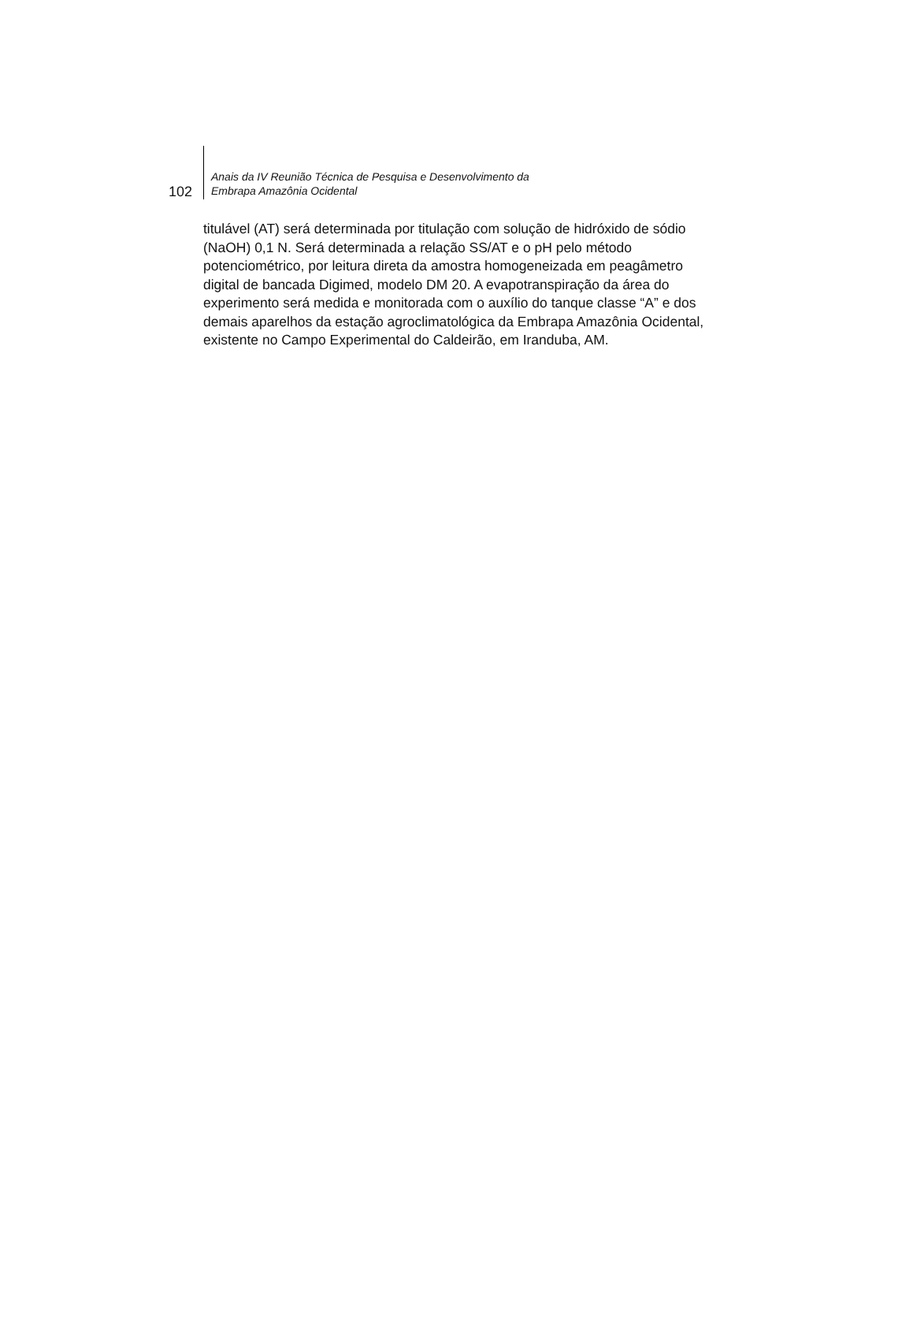102
Anais da IV Reunião Técnica de Pesquisa e Desenvolvimento da
Embrapa Amazônia Ocidental
titulável (AT) será determinada por titulação com solução de hidróxido de sódio (NaOH) 0,1 N. Será determinada a relação SS/AT e o pH pelo método potenciométrico, por leitura direta da amostra homogeneizada em peagâmetro digital de bancada Digimed, modelo DM 20. A evapotranspiração da área do experimento será medida e monitorada com o auxílio do tanque classe “A” e dos demais aparelhos da estação agroclimatológica da Embrapa Amazônia Ocidental, existente no Campo Experimental do Caldeirão, em Iranduba, AM.